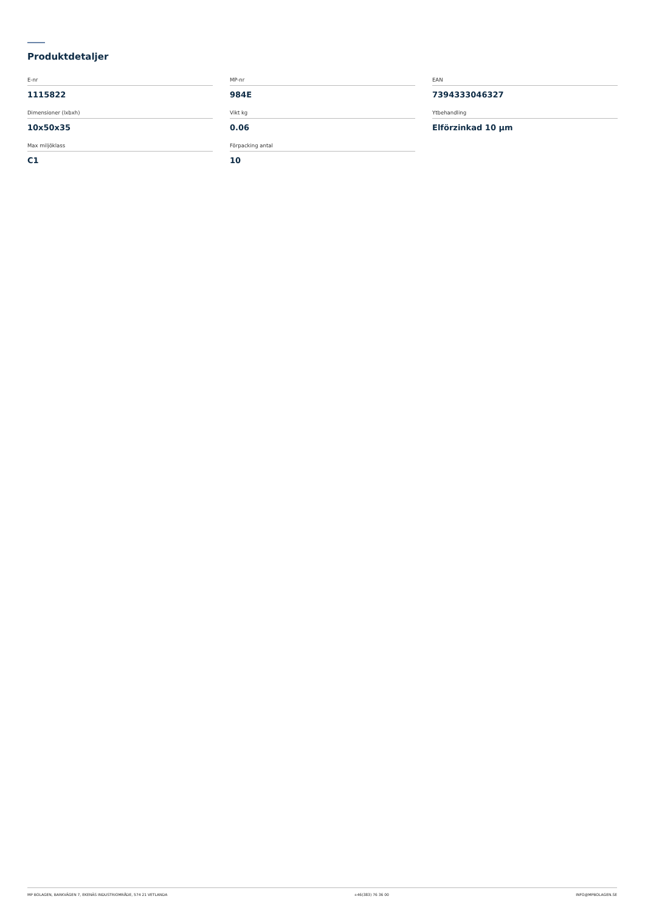Produktdetaljer
E-nr
1115822
MP-nr
984E
EAN
7394333046327
Dimensioner (lxbxh)
10x50x35
Vikt kg
0.06
Ytbehandling
Elförzinkad 10 µm
Max miljöklass
C1
Förpacking antal
10
MP BOLAGEN, BARKVÄGEN 7, EKENÄS INDUSTRIOMRÅDE, 574 21 VETLANDA +46(383) 76 36 00 INFO@MPBOLAGEN.SE